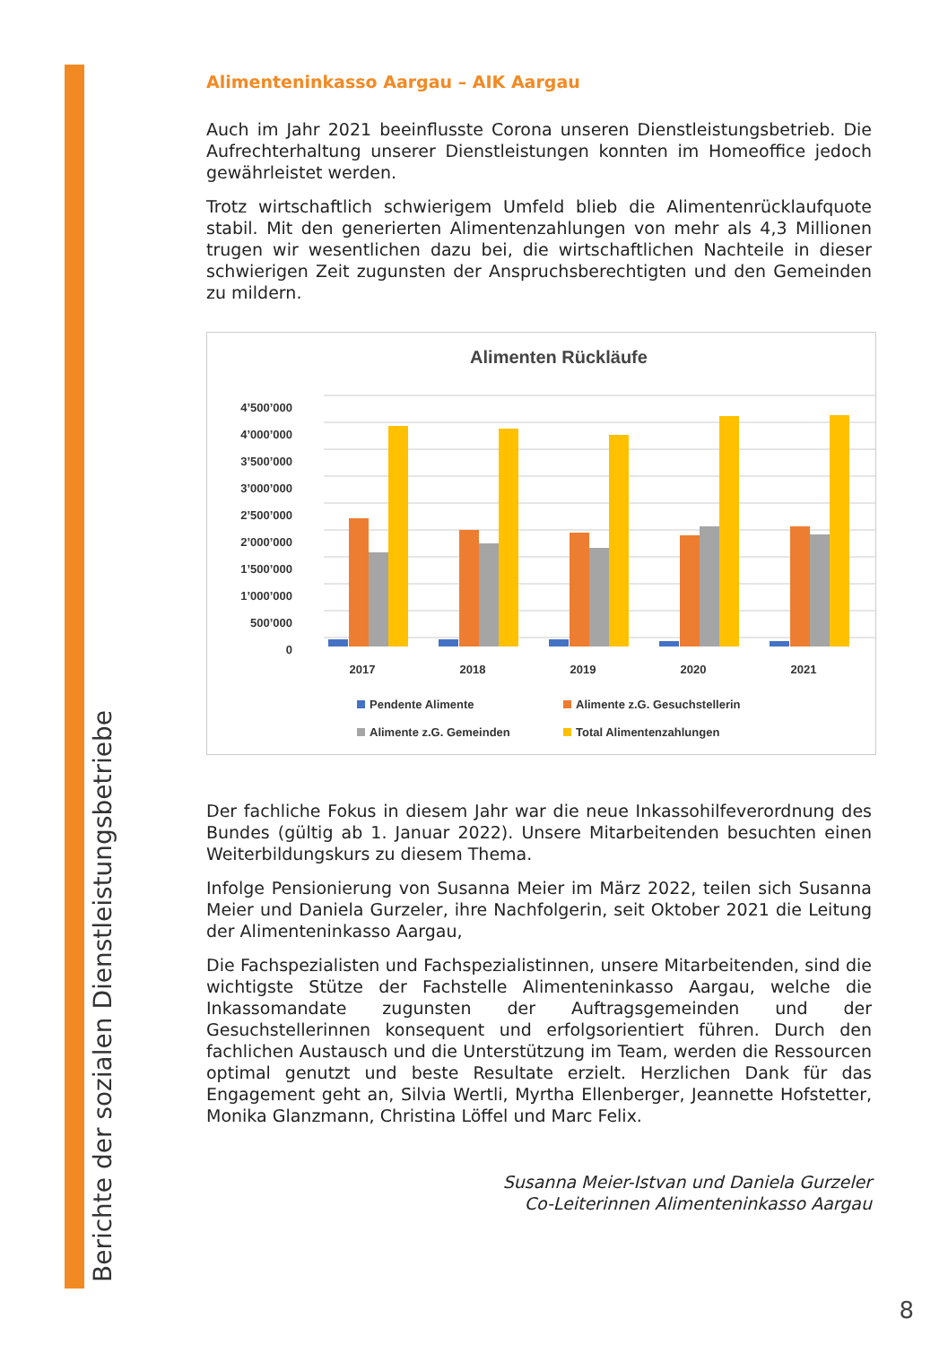Berichte der sozialen Dienstleistungsbetriebe
Alimenteninkasso Aargau – AIK Aargau
Auch im Jahr 2021 beeinflusste Corona unseren Dienstleistungsbetrieb. Die Aufrechterhaltung unserer Dienstleistungen konnten im Homeoffice jedoch gewährleistet werden.
Trotz wirtschaftlich schwierigem Umfeld blieb die Alimentenrücklaufquote stabil. Mit den generierten Alimentenzahlungen von mehr als 4,3 Millionen trugen wir wesentlichen dazu bei, die wirtschaftlichen Nachteile in dieser schwierigen Zeit zugunsten der Anspruchsberechtigten und den Gemeinden zu mildern.
Alimenten Rückläufe
4’500’000
4’000’000
3’500’000
3’000’000
2’500’000
2’000’000
1’500’000
1’000’000
500’000
0
2017
2018
2019
2020
2021
Pendente Alimente
Alimente z.G. Gesuchstellerin
Alimente z.G. Gemeinden
Total Alimentenzahlungen
Der fachliche Fokus in diesem Jahr war die neue Inkassohilfeverordnung des Bundes (gültig ab 1. Januar 2022). Unsere Mitarbeitenden besuchten einen Weiterbildungskurs zu diesem Thema.
Infolge Pensionierung von Susanna Meier im März 2022, teilen sich Susanna Meier und Daniela Gurzeler, ihre Nachfolgerin, seit Oktober 2021 die Leitung der Alimenteninkasso Aargau,
Die Fachspezialisten und Fachspezialistinnen, unsere Mitarbeitenden, sind die wichtigste Stütze der Fachstelle Alimenteninkasso Aargau, welche die Inkassomandate zugunsten der Auftragsgemeinden und der Gesuchstellerinnen konsequent und erfolgsorientiert führen. Durch den fachlichen Austausch und die Unterstützung im Team, werden die Ressourcen optimal genutzt und beste Resultate erzielt. Herzlichen Dank für das Engagement geht an, Silvia Wertli, Myrtha Ellenberger, Jeannette Hofstetter, Monika Glanzmann, Christina Löffel und Marc Felix.
Susanna Meier-Istvan und Daniela Gurzeler
Co-Leiterinnen Alimenteninkasso Aargau
8